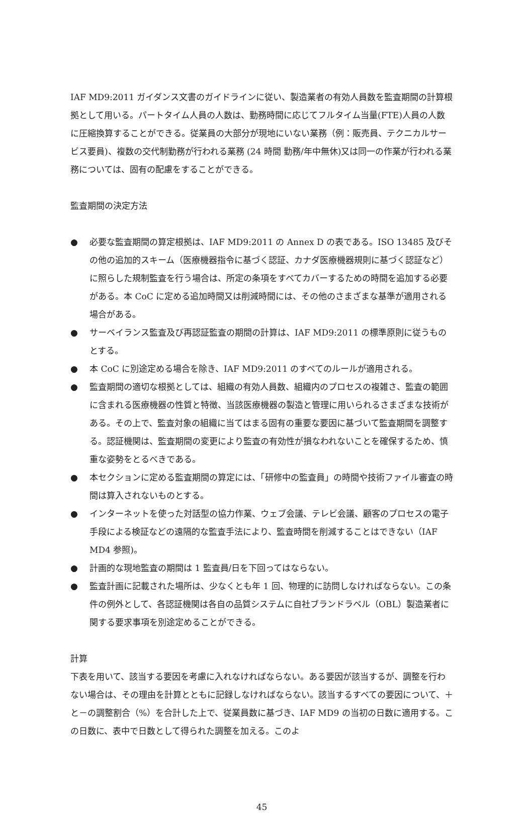IAF MD9:2011 ガイダンス文書のガイドラインに従い、製造業者の有効人員数を監査期間の計算根拠として用いる。パートタイム人員の人数は、勤務時間に応じてフルタイム当量(FTE)人員の人数に圧縮換算することができる。従業員の大部分が現地にいない業務（例：販売員、テクニカルサービス要員)、複数の交代制勤務が行われる業務 (24 時間 勤務/年中無休)又は同一の作業が行われる業務については、固有の配慮をすることができる。
監査期間の決定方法
● 必要な監査期間の算定根拠は、IAF MD9:2011 の Annex D の表である。ISO 13485 及びその他の追加的スキーム（医療機器指令に基づく認証、カナダ医療機器規則に基づく認証など）に照らした規制監査を行う場合は、所定の条項をすべてカバーするための時間を追加する必要がある。本 CoC に定める追加時間又は削減時間には、その他のさまざまな基準が適用される場合がある。
● サーベイランス監査及び再認証監査の期間の計算は、IAF MD9:2011 の標準原則に従うものとする。
● 本 CoC に別途定める場合を除き、IAF MD9:2011 のすべてのルールが適用される。
● 監査期間の適切な根拠としては、組織の有効人員数、組織内のプロセスの複雑さ、監査の範囲に含まれる医療機器の性質と特徴、当該医療機器の製造と管理に用いられるさまざまな技術がある。その上で、監査対象の組織に当てはまる固有の重要な要因に基づいて監査期間を調整する。認証機関は、監査期間の変更により監査の有効性が損なわれないことを確保するため、慎重な姿勢をとるべきである。
● 本セクションに定める監査期間の算定には、「研修中の監査員」の時間や技術ファイル審査の時間は算入されないものとする。
● インターネットを使った対話型の協力作業、ウェブ会議、テレビ会議、顧客のプロセスの電子手段による検証などの遠隔的な監査手法により、監査時間を削減することはできない（IAF MD4 参照)。
● 計画的な現地監査の期間は 1 監査員/日を下回ってはならない。
● 監査計画に記載された場所は、少なくとも年 1 回、物理的に訪問しなければならない。この条件の例外として、各認証機関は各自の品質システムに自社ブランドラベル（OBL）製造業者に関する要求事項を別途定めることができる。
計算
下表を用いて、該当する要因を考慮に入れなければならない。ある要因が該当するが、調整を行わない場合は、その理由を計算とともに記録しなければならない。該当するすべての要因について、＋と－の調整割合（%）を合計した上で、従業員数に基づき、IAF MD9 の当初の日数に適用する。この日数に、表中で日数として得られた調整を加える。このよ
45